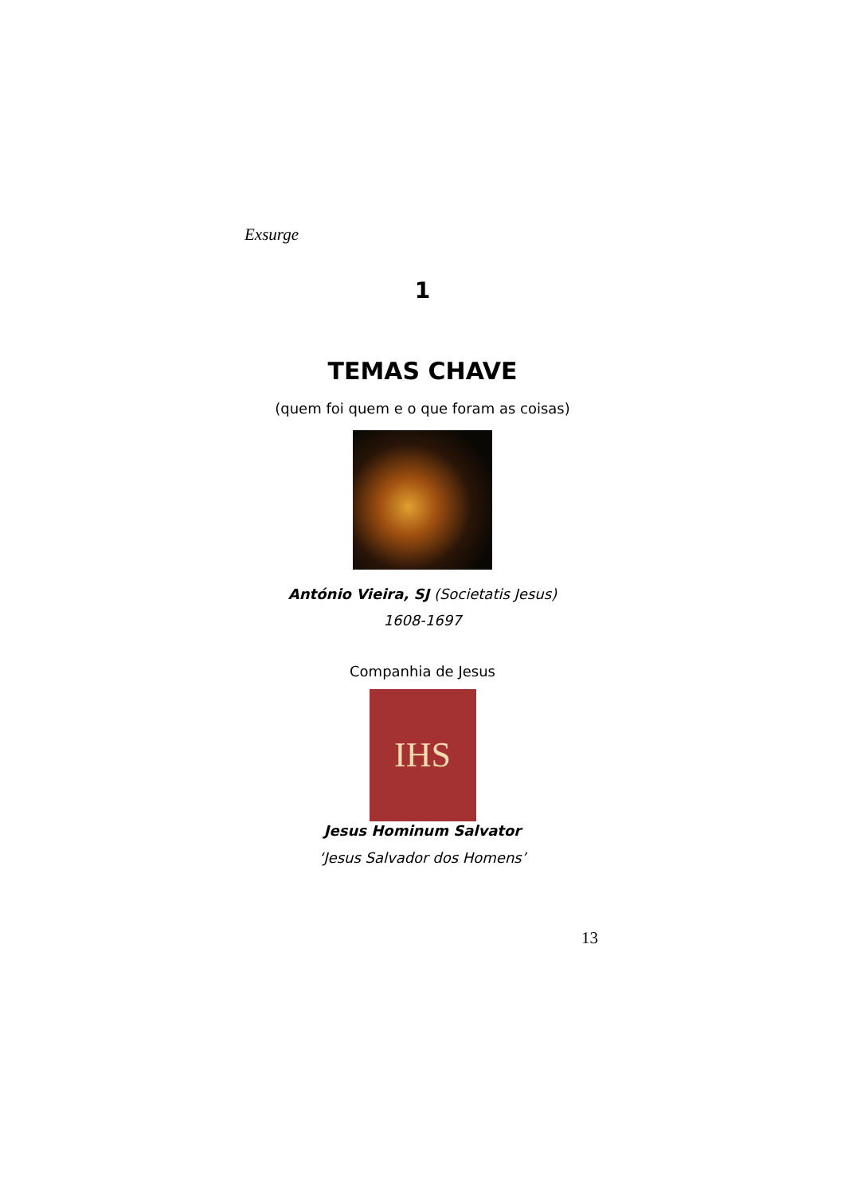Exsurge
1
TEMAS CHAVE
(quem foi quem e o que foram as coisas)
António Vieira, SJ (Societatis Jesus)
1608-1697
Companhia de Jesus
IHS
Jesus Hominum Salvator
‘Jesus Salvador dos Homens’
13